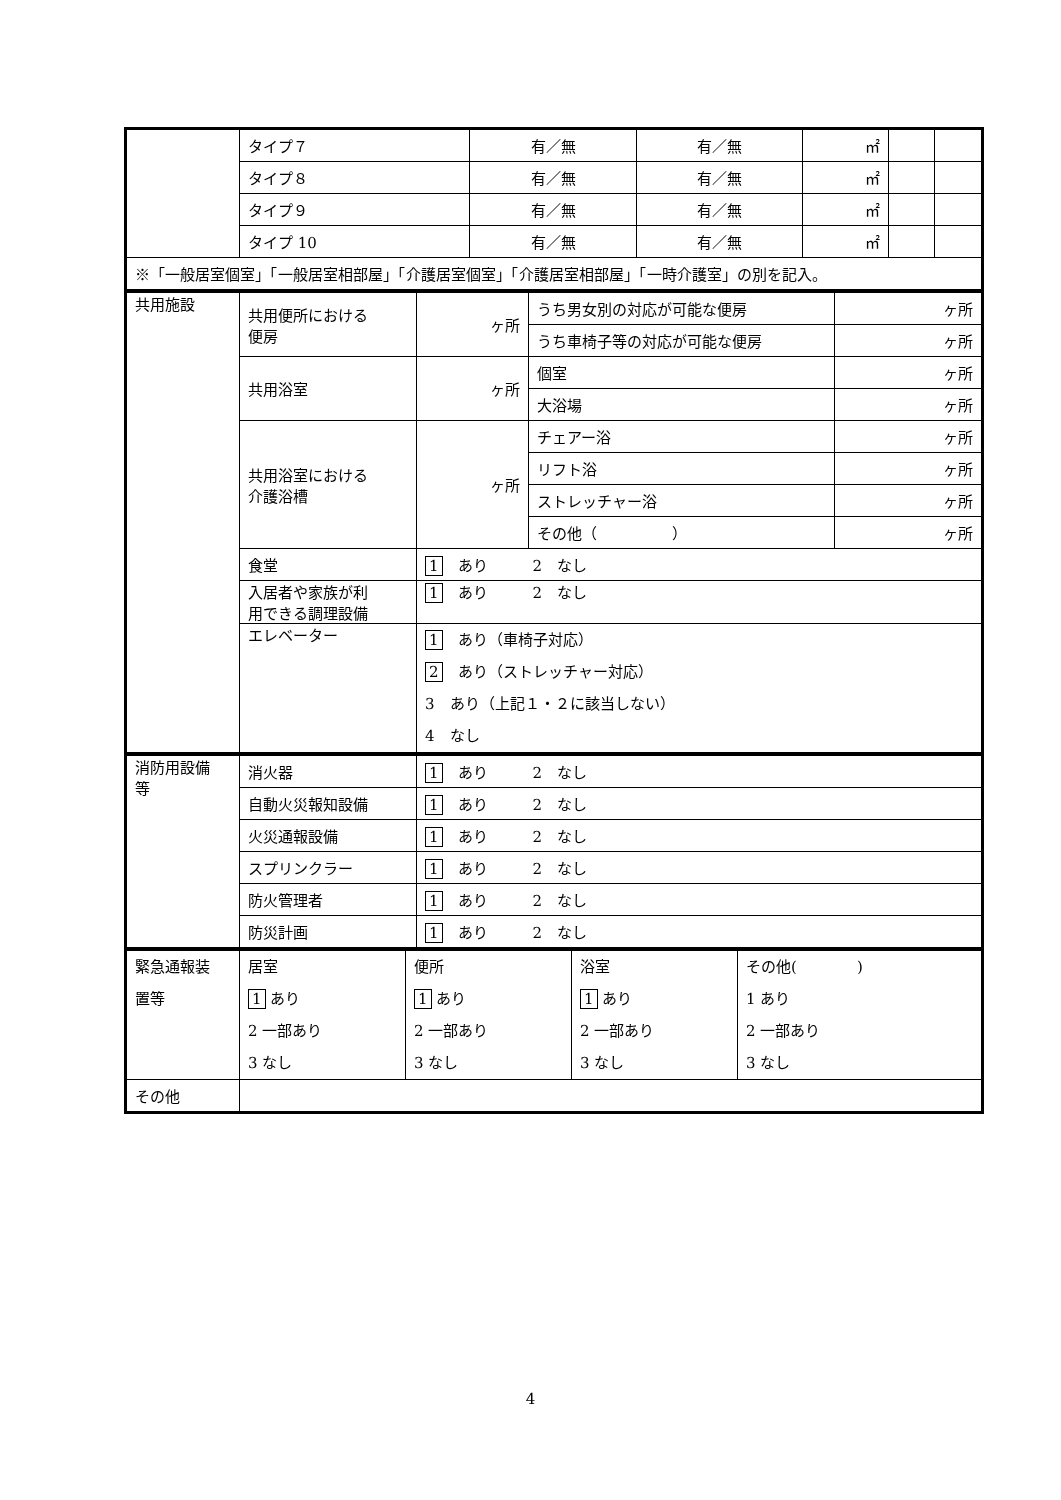| | タイプ７ | 有／無 | 有／無 | ㎡ | | |
| | タイプ８ | 有／無 | 有／無 | ㎡ | | |
| | タイプ９ | 有／無 | 有／無 | ㎡ | | |
| | タイプ 10 | 有／無 | 有／無 | ㎡ | | |
| ※「一般居室個室」「一般居室相部屋」「介護居室個室」「介護居室相部屋」「一時介護室」の別を記入。 | | | | | | |
| 共用施設 | 共用便所における 便房 | ヶ所 | うち男女別の対応が可能な便房 | ヶ所 |
| | | | うち車椅子等の対応が可能な便房 | ヶ所 |
| | 共用浴室 | ヶ所 | 個室 | ヶ所 |
| | | | 大浴場 | ヶ所 |
| | 共用浴室における 介護浴槽 | ヶ所 | チェアー浴 | ヶ所 |
| | | | リフト浴 | ヶ所 |
| | | | ストレッチャー浴 | ヶ所 |
| | | | その他（ ） | ヶ所 |
| | 食堂 | 1 あり 2 なし | | |
| | 入居者や家族が利 用できる調理設備 | 1 あり 2 なし | | |
| | エレベーター | 1 あり（車椅子対応） 2 あり（ストレッチャー対応） 3 あり（上記１・２に該当しない） 4 なし | | |
| 消防用設備 等 | 消火器 | 1 あり 2 なし |
| | 自動火災報知設備 | 1 あり 2 なし |
| | 火災通報設備 | 1 あり 2 なし |
| | スプリンクラー | 1 あり 2 なし |
| | 防火管理者 | 1 あり 2 なし |
| | 防災計画 | 1 あり 2 なし |
| 緊急通報装 置等 | 居室 1 あり 2 一部あり 3 なし | 便所 1 あり 2 一部あり 3 なし | 浴室 1 あり 2 一部あり 3 なし | その他( ) 1 あり 2 一部あり 3 なし |
| その他 | | | | |
4